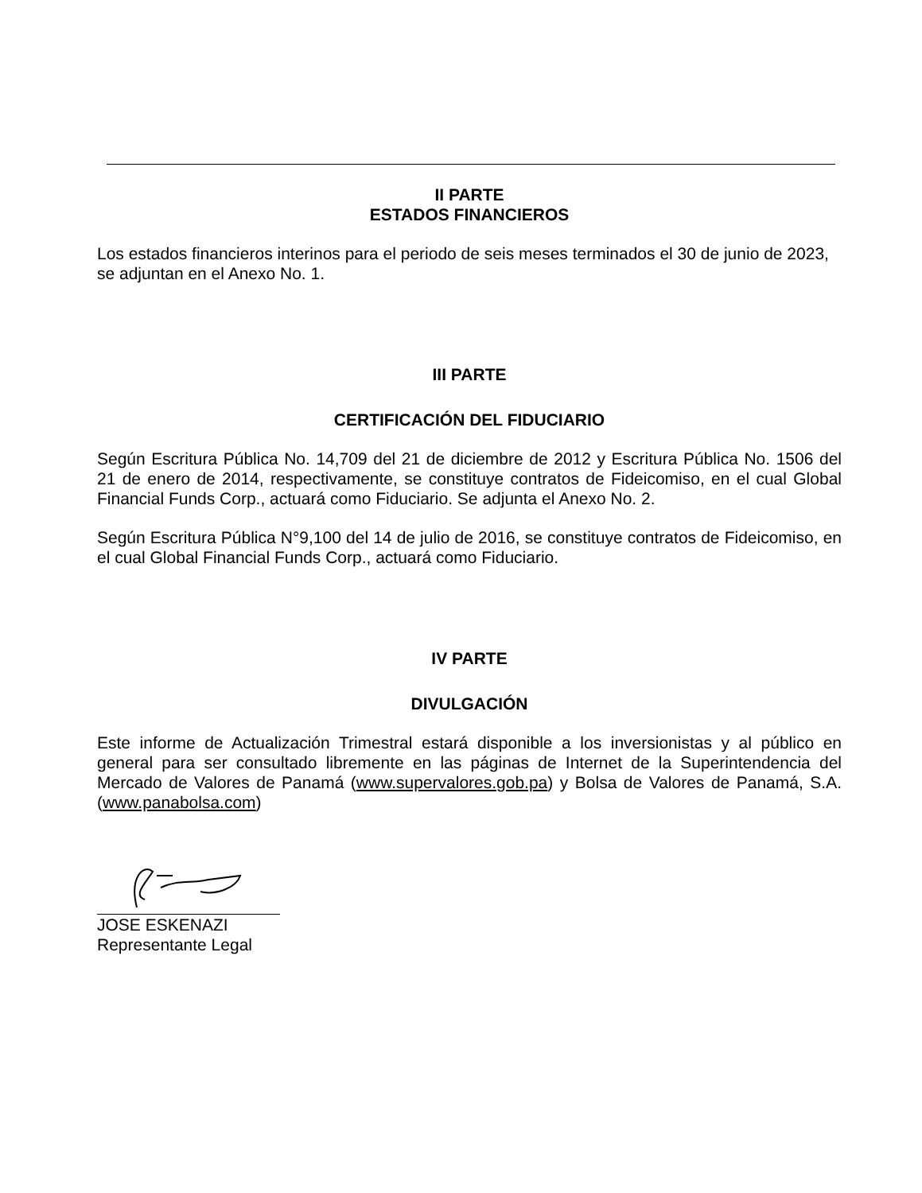II PARTE
ESTADOS FINANCIEROS
Los estados financieros interinos para el periodo de seis meses terminados el 30 de junio de 2023, se adjuntan en el Anexo No. 1.
III PARTE
CERTIFICACIÓN DEL FIDUCIARIO
Según Escritura Pública No. 14,709 del 21 de diciembre de 2012 y Escritura Pública No. 1506 del 21 de enero de 2014, respectivamente, se constituye contratos de Fideicomiso, en el cual Global Financial Funds Corp., actuará como Fiduciario. Se adjunta el Anexo No. 2.
Según Escritura Pública N°9,100 del 14 de julio de 2016, se constituye contratos de Fideicomiso, en el cual Global Financial Funds Corp., actuará como Fiduciario.
IV PARTE
DIVULGACIÓN
Este informe de Actualización Trimestral estará disponible a los inversionistas y al público en general para ser consultado libremente en las páginas de Internet de la Superintendencia del Mercado de Valores de Panamá (www.supervalores.gob.pa) y Bolsa de Valores de Panamá, S.A. (www.panabolsa.com)
JOSE ESKENAZI
Representante Legal